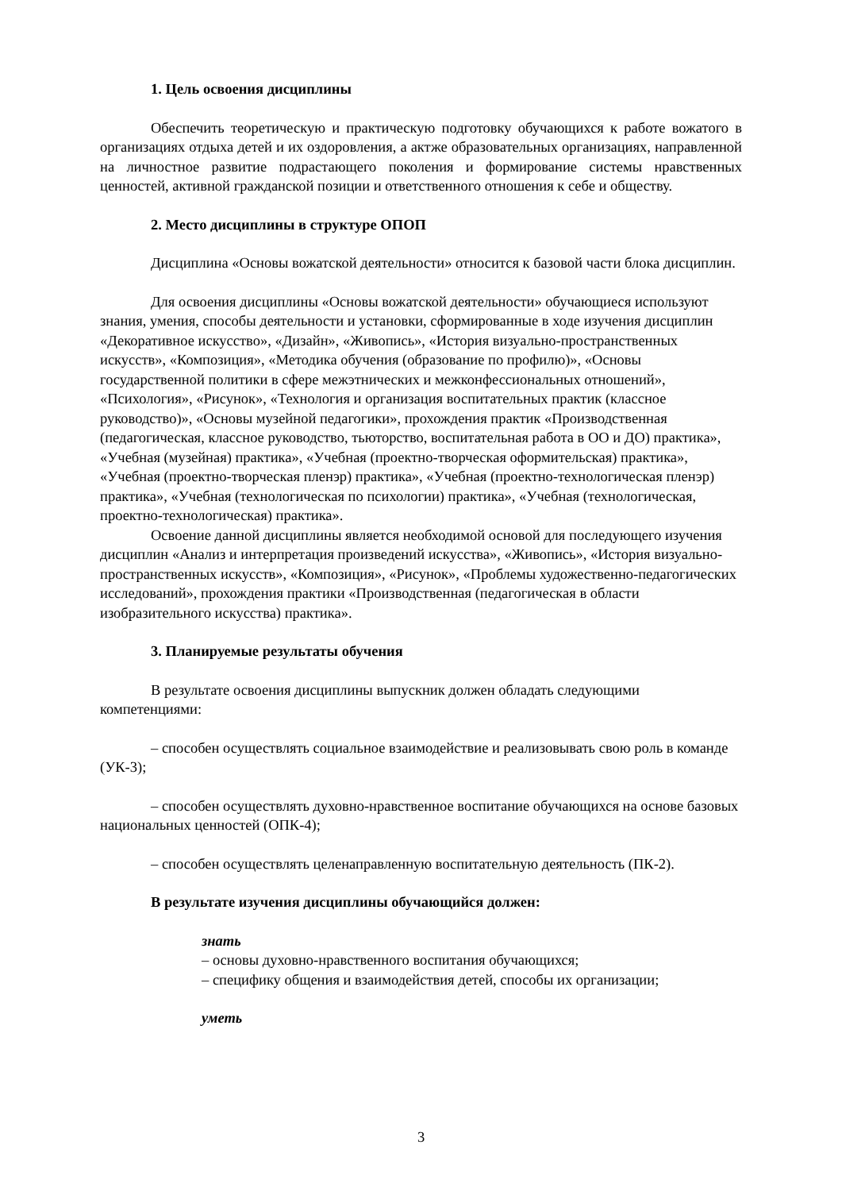1. Цель освоения дисциплины
Обеспечить теоретическую и практическую подготовку обучающихся к работе вожатого в организациях отдыха детей и их оздоровления, а актже образовательных организациях, направленной на личностное развитие подрастающего поколения и формирование системы нравственных ценностей, активной гражданской позиции и ответственного отношения к себе и обществу.
2. Место дисциплины в структуре ОПОП
Дисциплина «Основы вожатской деятельности» относится к базовой части блока дисциплин.
Для освоения дисциплины «Основы вожатской деятельности» обучающиеся используют знания, умения, способы деятельности и установки, сформированные в ходе изучения дисциплин «Декоративное искусство», «Дизайн», «Живопись», «История визуально-пространственных искусств», «Композиция», «Методика обучения (образование по профилю)», «Основы государственной политики в сфере межэтнических и межконфессиональных отношений», «Психология», «Рисунок», «Технология и организация воспитательных практик (классное руководство)», «Основы музейной педагогики», прохождения практик «Производственная (педагогическая, классное руководство, тьюторство, воспитательная работа в ОО и ДО) практика», «Учебная (музейная) практика», «Учебная (проектно-творческая оформительская) практика», «Учебная (проектно-творческая пленэр) практика», «Учебная (проектно-технологическая пленэр) практика», «Учебная (технологическая по психологии) практика», «Учебная (технологическая, проектно-технологическая) практика».
Освоение данной дисциплины является необходимой основой для последующего изучения дисциплин «Анализ и интерпретация произведений искусства», «Живопись», «История визуально-пространственных искусств», «Композиция», «Рисунок», «Проблемы художественно-педагогических исследований», прохождения практики «Производственная (педагогическая в области изобразительного искусства) практика».
3. Планируемые результаты обучения
В результате освоения дисциплины выпускник должен обладать следующими компетенциями:
– способен осуществлять социальное взаимодействие и реализовывать свою роль в команде (УК-3);
– способен осуществлять духовно-нравственное воспитание обучающихся на основе базовых национальных ценностей (ОПК-4);
– способен осуществлять целенаправленную воспитательную деятельность (ПК-2).
В результате изучения дисциплины обучающийся должен:
знать
– основы духовно-нравственного воспитания обучающихся;
– специфику общения и взаимодействия детей, способы их организации;
уметь
3